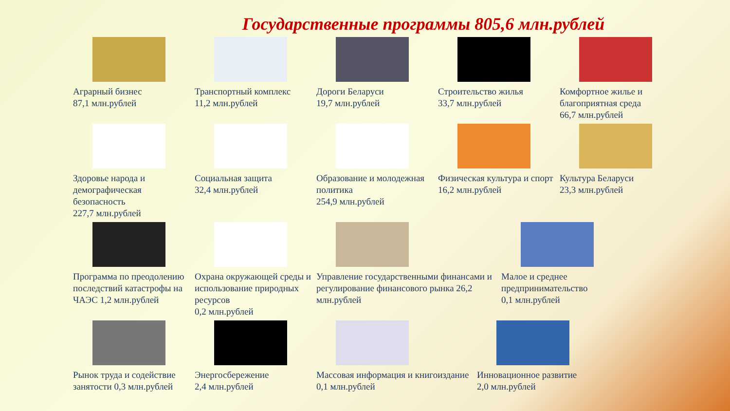Государственные программы 805,6 млн.рублей
Аграрный бизнес
87,1 млн.рублей
Транспортный комплекс
11,2 млн.рублей
Дороги Беларуси
19,7 млн.рублей
Строительство жилья
33,7 млн.рублей
Комфортное жилье и благоприятная среда
66,7 млн.рублей
Здоровье народа и демографическая безопасность
227,7 млн.рублей
Социальная защита
32,4 млн.рублей
Образование и молодежная политика
254,9 млн.рублей
Физическая культура и спорт
16,2 млн.рублей
Культура Беларуси
23,3 млн.рублей
Программа по преодолению последствий катастрофы на ЧАЭС 1,2 млн.рублей
Охрана окружающей среды и использование природных ресурсов
0,2 млн.рублей
Управление государственными финансами и регулирование финансового рынка 26,2 млн.рублей
Малое и среднее предпринимательство
0,1 млн.рублей
Рынок труда и содействие занятости 0,3 млн.рублей
Энергосбережение
2,4 млн.рублей
Массовая информация и книгоиздание 0,1 млн.рублей
Инновационное развитие
2,0 млн.рублей